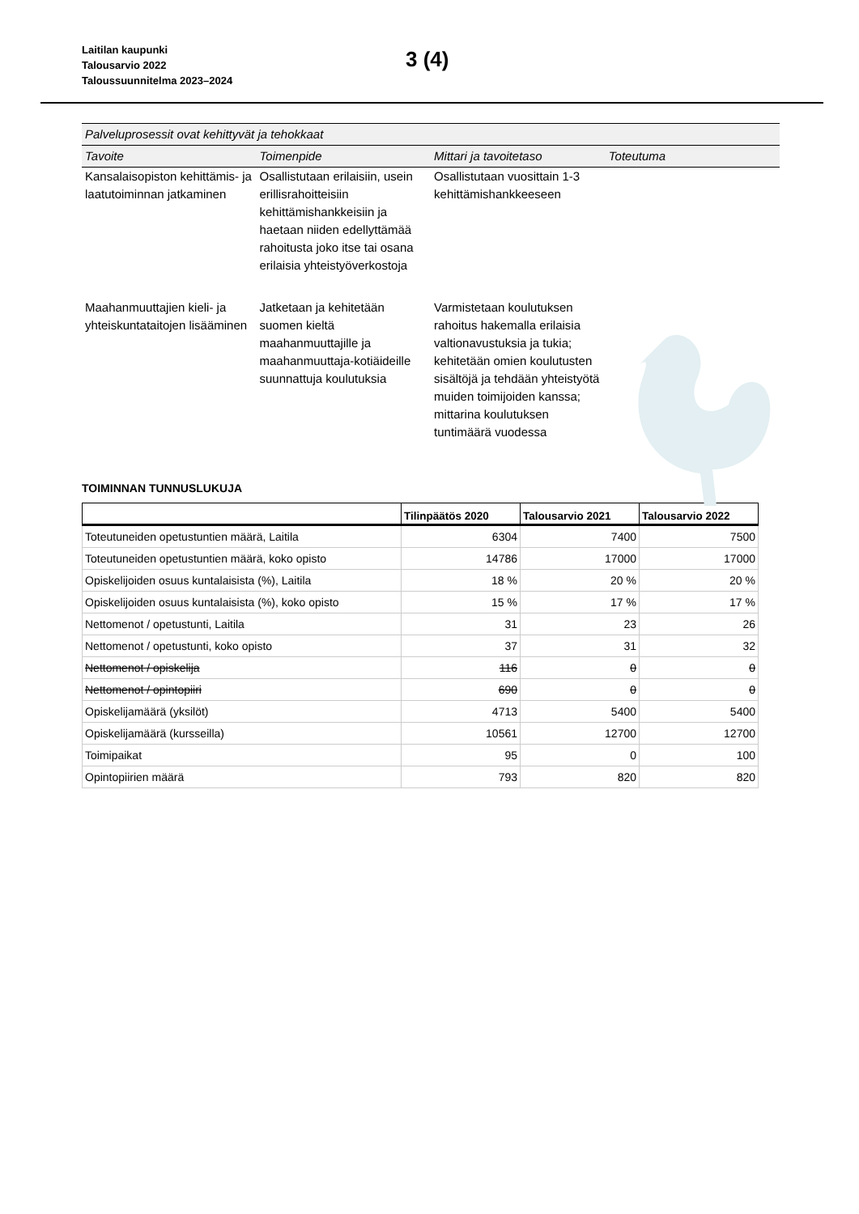Laitilan kaupunki
Talousarvio 2022
Taloussuunnitelma 2023–2024
3 (4)
| Palveluprosessit ovat kehittyvät ja tehokkaat | | | |
| Tavoite | Toimenpide | Mittari ja tavoitetaso | Toteutuma |
| Kansalaisopiston kehittämis- ja laatutoiminnan jatkaminen | Osallistutaan erilaisiin, usein erillisrahoitteisiin kehittämishankkeisiin ja haetaan niiden edellyttämää rahoitusta joko itse tai osana erilaisia yhteistyöverkostoja | Osallistutaan vuosittain 1-3 kehittämishankkeeseen | |
| Maahanmuuttajien kieli- ja yhteiskuntataitojen lisääminen | Jatketaan ja kehitetään suomen kieltä maahanmuuttajille ja maahanmuuttaja-kotiäideille suunnattuja koulutuksia | Varmistetaan koulutuksen rahoitus hakemalla erilaisia valtionavustuksia ja tukia; kehitetään omien koulutusten sisältöjä ja tehdään yhteistyötä muiden toimijoiden kanssa; mittarina koulutuksen tuntimäärä vuodessa | |
TOIMINNAN TUNNUSLUKUJA
| | Tilinpäätös 2020 | Talousarvio 2021 | Talousarvio 2022 |
| --- | --- | --- | --- |
| Toteutuneiden opetustuntien määrä, Laitila | 6304 | 7400 | 7500 |
| Toteutuneiden opetustuntien määrä, koko opisto | 14786 | 17000 | 17000 |
| Opiskelijoiden osuus kuntalaisista (%), Laitila | 18 % | 20 % | 20 % |
| Opiskelijoiden osuus kuntalaisista (%), koko opisto | 15 % | 17 % | 17 % |
| Nettomenot / opetustunti, Laitila | 31 | 23 | 26 |
| Nettomenot / opetustunti, koko opisto | 37 | 31 | 32 |
| Nettomenot / opiskelija | 116 | 0 | 0 |
| Nettomenot / opintopiiri | 690 | 0 | 0 |
| Opiskelijamäärä (yksilöt) | 4713 | 5400 | 5400 |
| Opiskelijamäärä (kursseilla) | 10561 | 12700 | 12700 |
| Toimipaikat | 95 | 0 | 100 |
| Opintopiirien määrä | 793 | 820 | 820 |